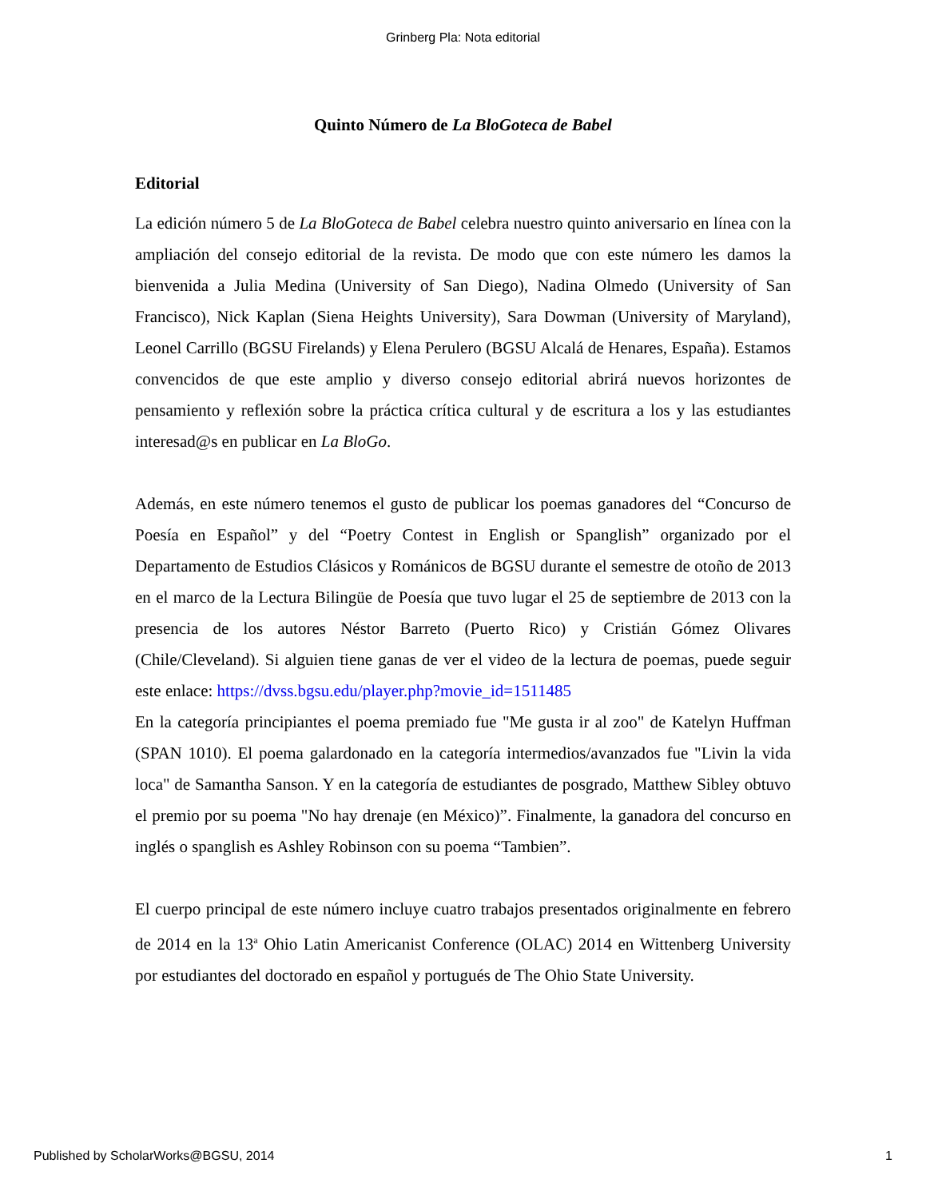Grinberg Pla: Nota editorial
Quinto Número de La BloGoteca de Babel
Editorial
La edición número 5 de La BloGoteca de Babel celebra nuestro quinto aniversario en línea con la ampliación del consejo editorial de la revista. De modo que con este número les damos la bienvenida a Julia Medina (University of San Diego), Nadina Olmedo (University of San Francisco), Nick Kaplan (Siena Heights University), Sara Dowman (University of Maryland), Leonel Carrillo (BGSU Firelands) y Elena Perulero (BGSU Alcalá de Henares, España). Estamos convencidos de que este amplio y diverso consejo editorial abrirá nuevos horizontes de pensamiento y reflexión sobre la práctica crítica cultural y de escritura a los y las estudiantes interesad@s en publicar en La BloGo.
Además, en este número tenemos el gusto de publicar los poemas ganadores del “Concurso de Poesía en Español” y del “Poetry Contest in English or Spanglish” organizado por el Departamento de Estudios Clásicos y Románicos de BGSU durante el semestre de otoño de 2013 en el marco de la Lectura Bilingüe de Poesía que tuvo lugar el 25 de septiembre de 2013 con la presencia de los autores Néstor Barreto (Puerto Rico) y Cristián Gómez Olivares (Chile/Cleveland). Si alguien tiene ganas de ver el video de la lectura de poemas, puede seguir este enlace: https://dvss.bgsu.edu/player.php?movie_id=1511485
En la categoría principiantes el poema premiado fue "Me gusta ir al zoo" de Katelyn Huffman (SPAN 1010). El poema galardonado en la categoría intermedios/avanzados fue "Livin la vida loca" de Samantha Sanson. Y en la categoría de estudiantes de posgrado, Matthew Sibley obtuvo el premio por su poema "No hay drenaje (en México)”. Finalmente, la ganadora del concurso en inglés o spanglish es Ashley Robinson con su poema “Tambien”.
El cuerpo principal de este número incluye cuatro trabajos presentados originalmente en febrero de 2014 en la 13<sup>a</sup> Ohio Latin Americanist Conference (OLAC) 2014 en Wittenberg University por estudiantes del doctorado en español y portugués de The Ohio State University.
Published by ScholarWorks@BGSU, 2014 1